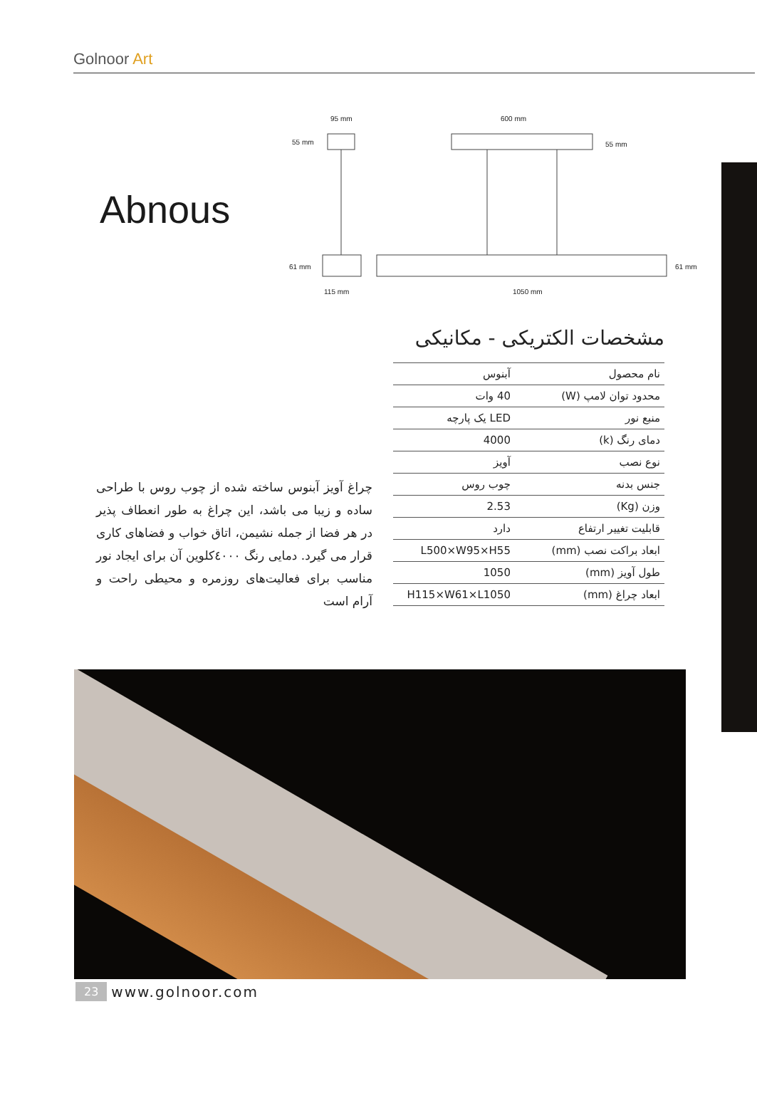Golnoor Art
Abnous
95 mm
55 mm
600 mm
55 mm
61 mm
61 mm
115 mm
1050 mm
چراغ آویز آبنوس ساخته شده از چوب روس با طراحی ساده و زیبا می باشد، این چراغ به طور انعطاف پذیر در هر فضا از جمله نشیمن، اتاق خواب و فضاهای کاری قرار می گیرد. دمایی رنگ ٤٠٠٠کلوین آن برای ایجاد نور مناسب برای فعالیت‌های روزمره و محیطی راحت و آرام است
مشخصات الکتریکی - مکانیکی
| نام محصول | آبنوس |
| محدود توان لامپ (W) | 40 وات |
| منبع نور | LED یک پارچه |
| دمای رنگ (k) | 4000 |
| نوع نصب | آویز |
| جنس بدنه | چوب روس |
| وزن (Kg) | 2.53 |
| قابلیت تغییر ارتفاع | دارد |
| ابعاد براکت نصب (mm) | L500×W95×H55 |
| طول آویز (mm) | 1050 |
| ابعاد چراغ (mm) | H115×W61×L1050 |
23 www.golnoor.com